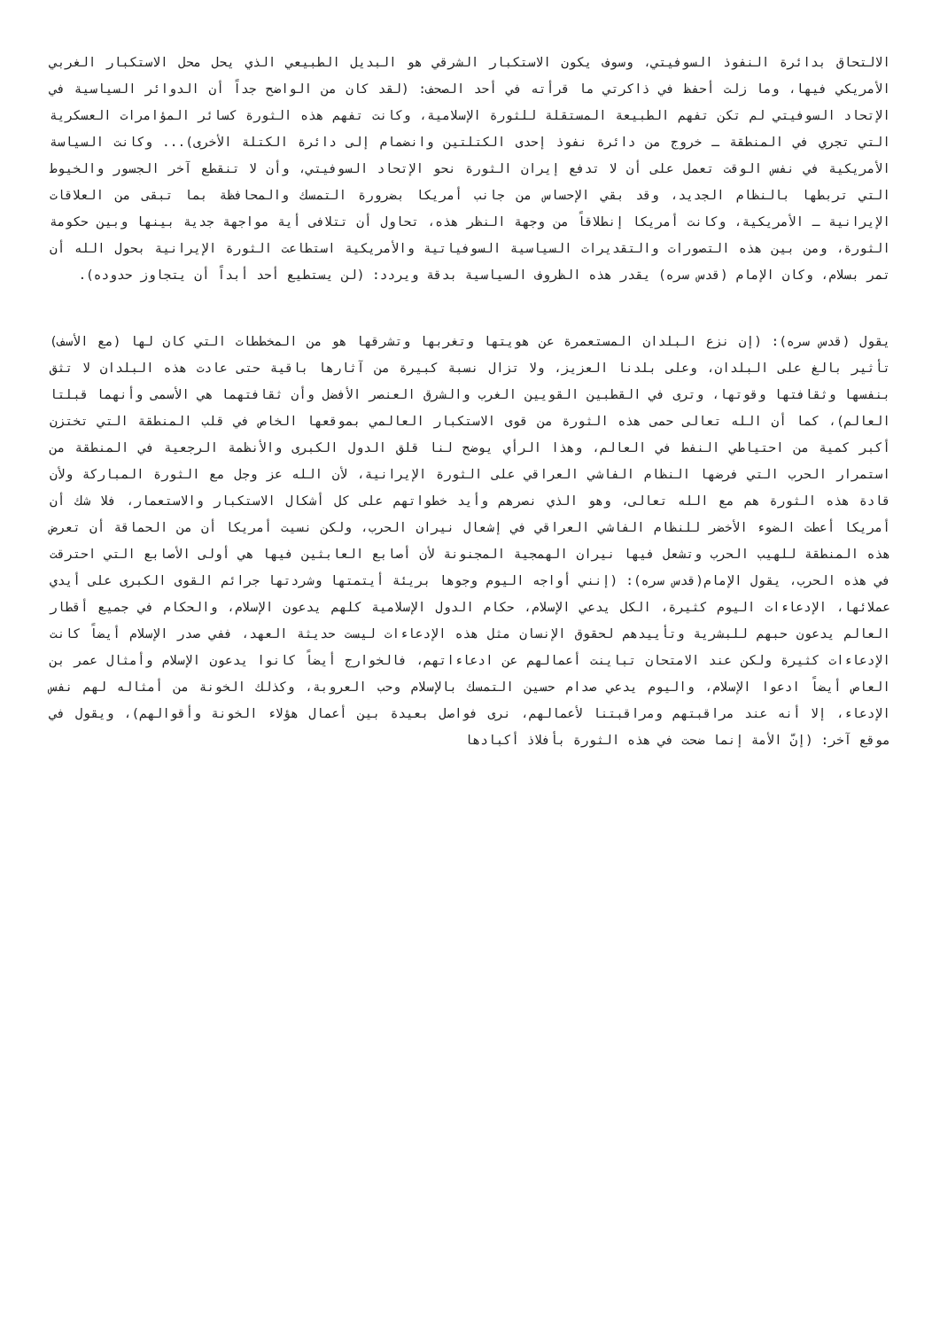الالتحاق بدائرة النفوذ السوفيتي، وسوف يكون الاستكبار الشرقي هو البديل الطبيعي الذي يحل محل الاستكبار الغربي الأمريكي فيها، وما زلت أحفظ في ذاكرتي ما قرأته في أحد الصحف: (لقد كان من الواضح جداً أن الدوائر السياسية في الإتحاد السوفيتي لم تكن تفهم الطبيعة المستقلة للثورة الإسلامية، وكانت تفهم هذه الثورة كسائر المؤامرات العسكرية التي تجري في المنطقة ـ خروج من دائرة نفوذ إحدى الكتلتين وانضمام إلى دائرة الكتلة الأخرى)... وكانت السياسة الأمريكية في نفس الوقت تعمل على أن لا تدفع إيران الثورة نحو الإتحاد السوفيتي، وأن لا تنقطع آخر الجسور والخيوط التي تربطها بالنظام الجديد، وقد بقي الإحساس من جانب أمريكا بضرورة التمسك والمحافظة بما تبقى من العلاقات الإيرانية ـ الأمريكية، وكانت أمريكا إنطلاقاً من وجهة النظر هذه، تحاول أن تتلافى أية مواجهة جدية بينها وبين حكومة الثورة، ومن بين هذه التصورات والتقديرات السياسية السوفياتية والأمريكية استطاعت الثورة الإيرانية بحول الله أن تمر بسلام، وكان الإمام (قدس سره) يقدر هذه الظروف السياسية بدقة ويردد: (لن يستطيع أحد أبداً أن يتجاوز حدوده).
يقول (قدس سره): (إن نزع البلدان المستعمرة عن هويتها وتغربها وتشرقها هو من المخططات التي كان لها (مع الأسف) تأثير بالغ على البلدان، وعلى بلدنا العزيز، ولا تزال نسبة كبيرة من آثارها باقية حتى عادت هذه البلدان لا تثق بنفسها وثقافتها وقوتها، وترى في القطبين القويين الغرب والشرق العنصر الأفضل وأن ثقافتهما هي الأسمى وأنهما قبلتا العالم)، كما أن الله تعالى حمى هذه الثورة من قوى الاستكبار العالمي بموقعها الخاص في قلب المنطقة التي تختزن أكبر كمية من احتياطي النفط في العالم، وهذا الرأي يوضح لنا قلق الدول الكبرى والأنظمة الرجعية في المنطقة من استمرار الحرب التي فرضها النظام الفاشي العراقي على الثورة الإيرانية، لأن الله عز وجل مع الثورة المباركة ولأن قادة هذه الثورة هم مع الله تعالى، وهو الذي نصرهم وأيد خطواتهم على كل أشكال الاستكبار والاستعمار، فلا شك أن أمريكا أعطت الضوء الأخضر للنظام الفاشي العراقي في إشعال نيران الحرب، ولكن نسيت أمريكا أن من الحماقة أن تعرض هذه المنطقة للهيب الحرب وتشعل فيها نيران الهمجية المجنونة لأن أصابع العابثين فيها هي أولى الأصابع التي احترقت في هذه الحرب، يقول الإمام(قدس سره): (إنني أواجه اليوم وجوها بريئة أيتمتها وشردتها جرائم القوى الكبرى على أيدي عملائها، الإدعاءات اليوم كثيرة، الكل يدعي الإسلام، حكام الدول الإسلامية كلهم يدعون الإسلام، والحكام في جميع أقطار العالم يدعون حبهم للبشرية وتأييدهم لحقوق الإنسان مثل هذه الإدعاءات ليست حديثة العهد، ففي صدر الإسلام أيضاً كانت الإدعاءات كثيرة ولكن عند الامتحان تباينت أعمالهم عن ادعاءاتهم، فالخوارج أيضاً كانوا يدعون الإسلام وأمثال عمر بن العاص أيضاً ادعوا الإسلام، واليوم يدعي صدام حسين التمسك بالإسلام وحب العروبة، وكذلك الخونة من أمثاله لهم نفس الإدعاء، إلا أنه عند مراقبتهم ومراقبتنا لأعمالهم، نرى فواصل بعيدة بين أعمال هؤلاء الخونة وأقوالهم)، ويقول في موقع آخر: (إنّ الأمة إنما ضحت في هذه الثورة بأفلاذ أكبادها